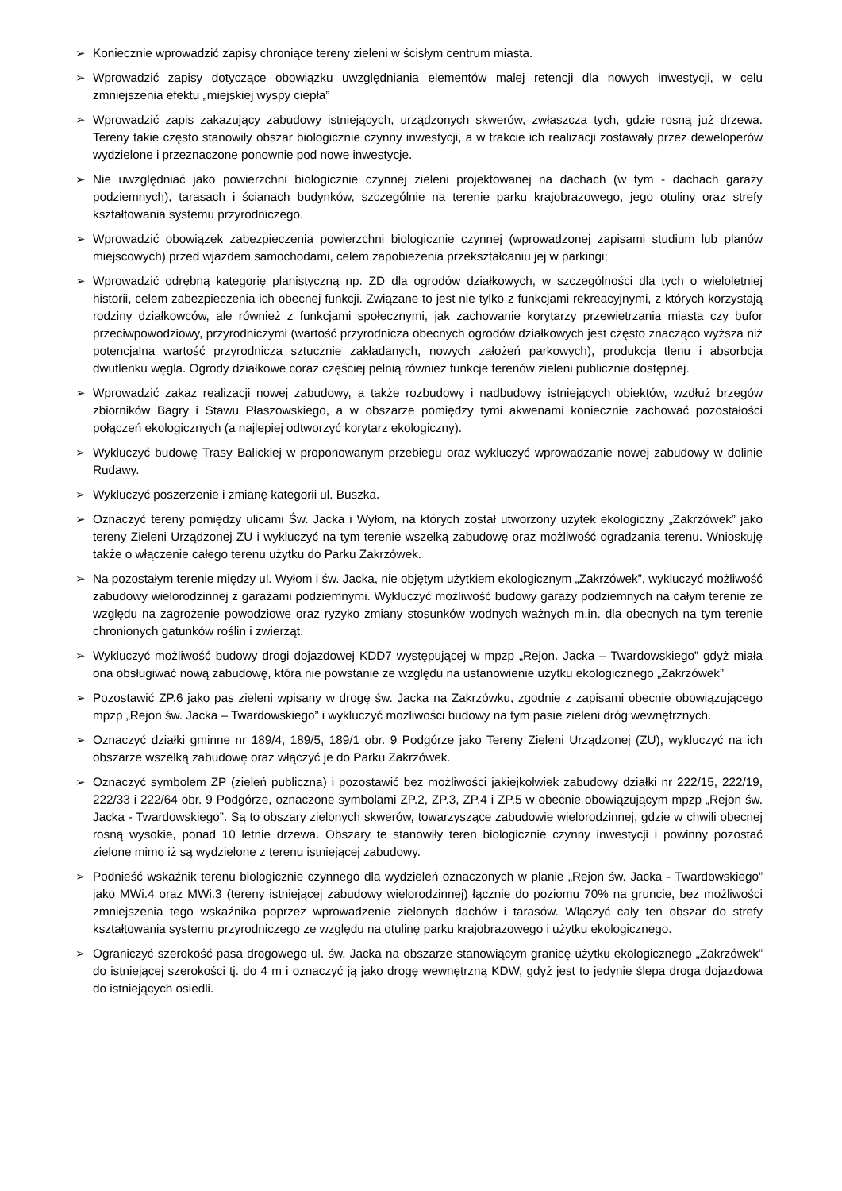➢ Koniecznie wprowadzić zapisy chroniące tereny zieleni w ścisłym centrum miasta.
➢ Wprowadzić zapisy dotyczące obowiązku uwzględniania elementów malej retencji dla nowych inwestycji, w celu zmniejszenia efektu „miejskiej wyspy ciepła”
➢ Wprowadzić zapis zakazujący zabudowy istniejących, urządzonych skwerów, zwłaszcza tych, gdzie rosną już drzewa. Tereny takie często stanowiły obszar biologicznie czynny inwestycji, a w trakcie ich realizacji zostawały przez deweloperów wydzielone i przeznaczone ponownie pod nowe inwestycje.
➢ Nie uwzględniać jako powierzchni biologicznie czynnej zieleni projektowanej na dachach (w tym - dachach garaży podziemnych), tarasach i ścianach budynków, szczególnie na terenie parku krajobrazowego, jego otuliny oraz strefy kształtowania systemu przyrodniczego.
➢ Wprowadzić obowiązek zabezpieczenia powierzchni biologicznie czynnej (wprowadzonej zapisami studium lub planów miejscowych) przed wjazdem samochodami, celem zapobieżenia przekształcaniu jej w parkingi;
➢ Wprowadzić odrębną kategorię planistyczną np. ZD dla ogrodów działkowych, w szczególności dla tych o wieloletniej historii, celem zabezpieczenia ich obecnej funkcji. Związane to jest nie tylko z funkcjami rekreacyjnymi, z których korzystają rodziny działkowców, ale również z funkcjami społecznymi, jak zachowanie korytarzy przewietrzania miasta czy bufor przeciwpowodziowy, przyrodniczymi (wartość przyrodnicza obecnych ogrodów działkowych jest często znacząco wyższa niż potencjalna wartość przyrodnicza sztucznie zakładanych, nowych założeń parkowych), produkcja tlenu i absorbcja dwutlenku węgla. Ogrody działkowe coraz częściej pełnią również funkcje terenów zieleni publicznie dostępnej.
➢ Wprowadzić zakaz realizacji nowej zabudowy, a także rozbudowy i nadbudowy istniejących obiektów, wzdłuż brzegów zbiorników Bagry i Stawu Płaszowskiego, a w obszarze pomiędzy tymi akwenami koniecznie zachować pozostałości połączeń ekologicznych (a najlepiej odtworzyć korytarz ekologiczny).
➢ Wykluczyć budowę Trasy Balickiej w proponowanym przebiegu oraz wykluczyć wprowadzanie nowej zabudowy w dolinie Rudawy.
➢ Wykluczyć poszerzenie i zmianę kategorii ul. Buszka.
➢ Oznaczyć tereny pomiędzy ulicami Św. Jacka i Wyłom, na których został utworzony użytek ekologiczny „Zakrzówek” jako tereny Zieleni Urządzonej ZU i wykluczyć na tym terenie wszelką zabudowę oraz możliwość ogradzania terenu. Wnioskuję także o włączenie całego terenu użytku do Parku Zakrzówek.
➢ Na pozostałym terenie między ul. Wyłom i św. Jacka, nie objętym użytkiem ekologicznym „Zakrzówek”, wykluczyć możliwość zabudowy wielorodzinnej z garażami podziemnymi. Wykluczyć możliwość budowy garaży podziemnych na całym terenie ze względu na zagrożenie powodziowe oraz ryzyko zmiany stosunków wodnych ważnych m.in. dla obecnych na tym terenie chronionych gatunków roślin i zwierząt.
➢ Wykluczyć możliwość budowy drogi dojazdowej KDD7 występującej w mpzp „Rejon. Jacka – Twardowskiego” gdyż miała ona obsługiwać nową zabudowę, która nie powstanie ze względu na ustanowienie użytku ekologicznego „Zakrzówek”
➢ Pozostawić ZP.6 jako pas zieleni wpisany w drogę św. Jacka na Zakrzówku, zgodnie z zapisami obecnie obowiązującego mpzp „Rejon św. Jacka – Twardowskiego” i wykluczyć możliwości budowy na tym pasie zieleni dróg wewnętrznych.
➢ Oznaczyć działki gminne nr 189/4, 189/5, 189/1 obr. 9 Podgórze jako Tereny Zieleni Urządzonej (ZU), wykluczyć na ich obszarze wszelką zabudowę oraz włączyć je do Parku Zakrzówek.
➢ Oznaczyć symbolem ZP (zieleń publiczna) i pozostawić bez możliwości jakiejkolwiek zabudowy działki nr 222/15, 222/19, 222/33 i 222/64 obr. 9 Podgórze, oznaczone symbolami ZP.2, ZP.3, ZP.4 i ZP.5 w obecnie obowiązującym mpzp „Rejon św. Jacka - Twardowskiego”. Są to obszary zielonych skwerów, towarzyszące zabudowie wielorodzinnej, gdzie w chwili obecnej rosną wysokie, ponad 10 letnie drzewa. Obszary te stanowiły teren biologicznie czynny inwestycji i powinny pozostać zielone mimo iż są wydzielone z terenu istniejącej zabudowy.
➢ Podnieść wskaźnik terenu biologicznie czynnego dla wydzieleń oznaczonych w planie „Rejon św. Jacka - Twardowskiego” jako MWi.4 oraz MWi.3 (tereny istniejącej zabudowy wielorodzinnej) łącznie do poziomu 70% na gruncie, bez możliwości zmniejszenia tego wskaźnika poprzez wprowadzenie zielonych dachów i tarasów. Włączyć cały ten obszar do strefy kształtowania systemu przyrodniczego ze względu na otulinę parku krajobrazowego i użytku ekologicznego.
➢ Ograniczyć szerokość pasa drogowego ul. św. Jacka na obszarze stanowiącym granicę użytku ekologicznego „Zakrzówek” do istniejącej szerokości tj. do 4 m i oznaczyć ją jako drogę wewnętrzną KDW, gdyż jest to jedynie ślepa droga dojazdowa do istniejących osiedli.